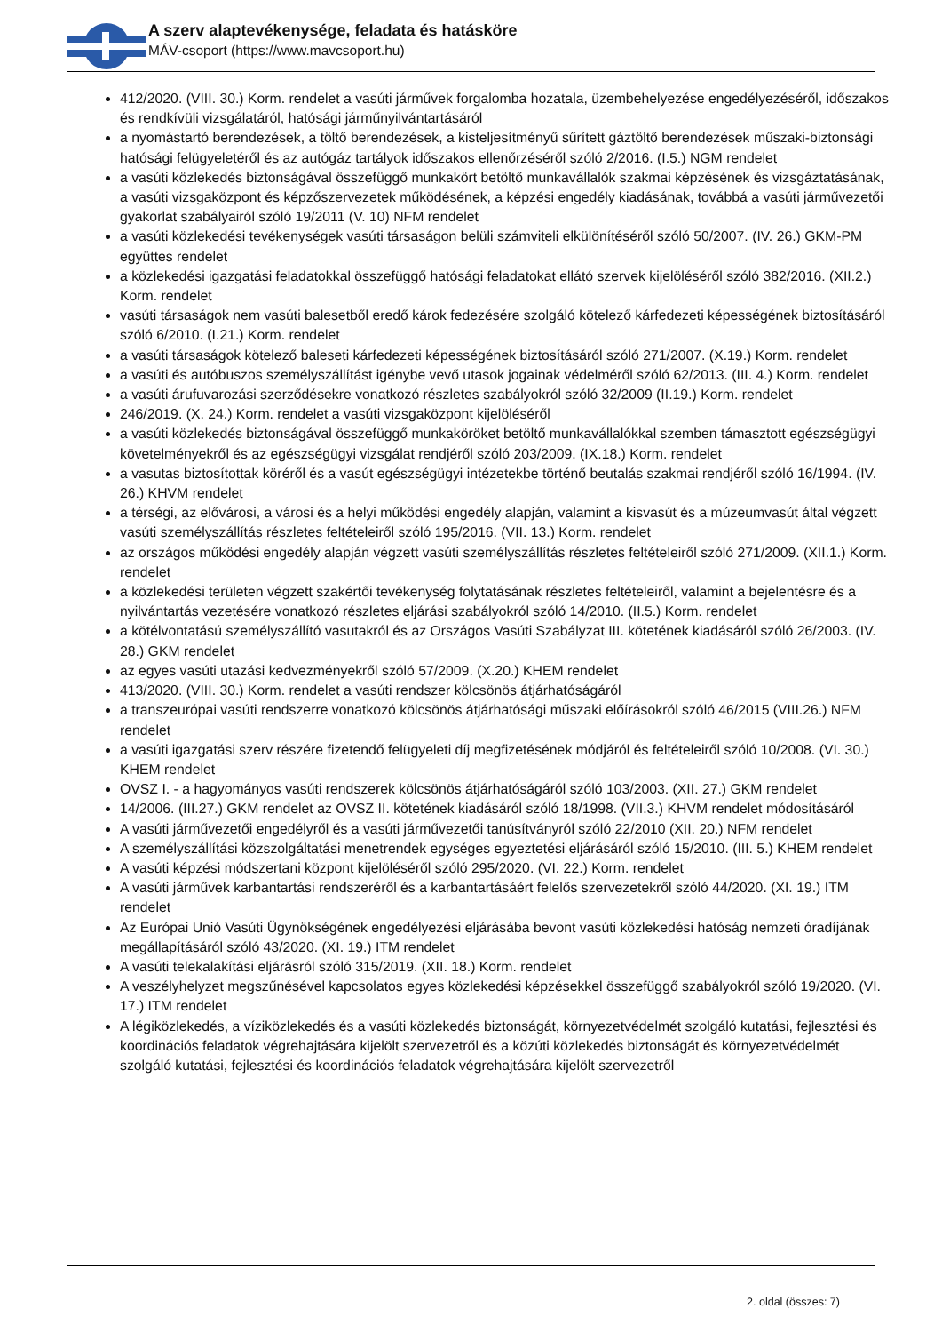A szerv alaptevékenysége, feladata és hatásköre
MÁV-csoport (https://www.mavcsoport.hu)
412/2020. (VIII. 30.) Korm. rendelet a vasúti járművek forgalomba hozatala, üzembehelyezése engedélyezéséről, időszakos és rendkívüli vizsgálatáról, hatósági járműnyilvántartásáról
a nyomástartó berendezések, a töltő berendezések, a kisteljesítményű sűrített gáztöltő berendezések műszaki-biztonsági hatósági felügyeletéről és az autógáz tartályok időszakos ellenőrzéséről szóló 2/2016. (I.5.) NGM rendelet
a vasúti közlekedés biztonságával összefüggő munkakört betöltő munkavállalók szakmai képzésének és vizsgáztatásának, a vasúti vizsgaközpont és képzőszervezetek működésének, a képzési engedély kiadásának, továbbá a vasúti járművezetői gyakorlat szabályairól szóló 19/2011 (V. 10) NFM rendelet
a vasúti közlekedési tevékenységek vasúti társaságon belüli számviteli elkülönítéséről szóló 50/2007. (IV. 26.) GKM-PM együttes rendelet
a közlekedési igazgatási feladatokkal összefüggő hatósági feladatokat ellátó szervek kijelöléséről szóló 382/2016. (XII.2.) Korm. rendelet
vasúti társaságok nem vasúti balesetből eredő károk fedezésére szolgáló kötelező kárfedezeti képességének biztosításáról szóló 6/2010. (I.21.) Korm. rendelet
a vasúti társaságok kötelező baleseti kárfedezeti képességének biztosításáról szóló 271/2007. (X.19.) Korm. rendelet
a vasúti és autóbuszos személyszállítást igénybe vevő utasok jogainak védelméről szóló 62/2013. (III. 4.) Korm. rendelet
a vasúti árufuvarozási szerződésekre vonatkozó részletes szabályokról szóló 32/2009 (II.19.) Korm. rendelet
246/2019. (X. 24.) Korm. rendelet a vasúti vizsgaközpont kijelöléséről
a vasúti közlekedés biztonságával összefüggő munkaköröket betöltő munkavállalókkal szemben támasztott egészségügyi követelményekről és az egészségügyi vizsgálat rendjéről szóló 203/2009. (IX.18.) Korm. rendelet
a vasutas biztosítottak köréről és a vasút egészségügyi intézetekbe történő beutalás szakmai rendjéről szóló 16/1994. (IV. 26.) KHVM rendelet
a térségi, az elővárosi, a városi és a helyi működési engedély alapján, valamint a kisvasút és a múzeumvasút által végzett vasúti személyszállítás részletes feltételeiről szóló 195/2016. (VII. 13.) Korm. rendelet
az országos működési engedély alapján végzett vasúti személyszállítás részletes feltételeiről szóló 271/2009. (XII.1.) Korm. rendelet
a közlekedési területen végzett szakértői tevékenység folytatásának részletes feltételeiről, valamint a bejelentésre és a nyilvántartás vezetésére vonatkozó részletes eljárási szabályokról szóló 14/2010. (II.5.) Korm. rendelet
a kötélvontatású személyszállító vasutakról és az Országos Vasúti Szabályzat III. kötetének kiadásáról szóló 26/2003. (IV. 28.) GKM rendelet
az egyes vasúti utazási kedvezményekről szóló 57/2009. (X.20.) KHEM rendelet
413/2020. (VIII. 30.) Korm. rendelet a vasúti rendszer kölcsönös átjárhatóságáról
a transzeurópai vasúti rendszerre vonatkozó kölcsönös átjárhatósági műszaki előírásokról szóló 46/2015 (VIII.26.) NFM rendelet
a vasúti igazgatási szerv részére fizetendő felügyeleti díj megfizetésének módjáról és feltételeiről szóló 10/2008. (VI. 30.) KHEM rendelet
OVSZ I. - a hagyományos vasúti rendszerek kölcsönös átjárhatóságáról szóló 103/2003. (XII. 27.) GKM rendelet
14/2006. (III.27.) GKM rendelet az OVSZ II. kötetének kiadásáról szóló 18/1998. (VII.3.) KHVM rendelet módosításáról
A vasúti járművezetői engedélyről és a vasúti járművezetői tanúsítványról szóló 22/2010 (XII. 20.) NFM rendelet
A személyszállítási közszolgáltatási menetrendek egységes egyeztetési eljárásáról szóló 15/2010. (III. 5.) KHEM rendelet
A vasúti képzési módszertani központ kijelöléséről szóló 295/2020. (VI. 22.) Korm. rendelet
A vasúti járművek karbantartási rendszeréről és a karbantartásáért felelős szervezetekről szóló 44/2020. (XI. 19.) ITM rendelet
Az Európai Unió Vasúti Ügynökségének engedélyezési eljárásába bevont vasúti közlekedési hatóság nemzeti óradíjának megállapításáról szóló 43/2020. (XI. 19.) ITM rendelet
A vasúti telekalakítási eljárásról szóló 315/2019. (XII. 18.) Korm. rendelet
A veszélyhelyzet megszűnésével kapcsolatos egyes közlekedési képzésekkel összefüggő szabályokról szóló 19/2020. (VI. 17.) ITM rendelet
A légiközlekedés, a víziközlekedés és a vasúti közlekedés biztonságát, környezetvédelmét szolgáló kutatási, fejlesztési és koordinációs feladatok végrehajtására kijelölt szervezetről és a közúti közlekedés biztonságát és környezetvédelmét szolgáló kutatási, fejlesztési és koordinációs feladatok végrehajtására kijelölt szervezetről
2. oldal (összes: 7)